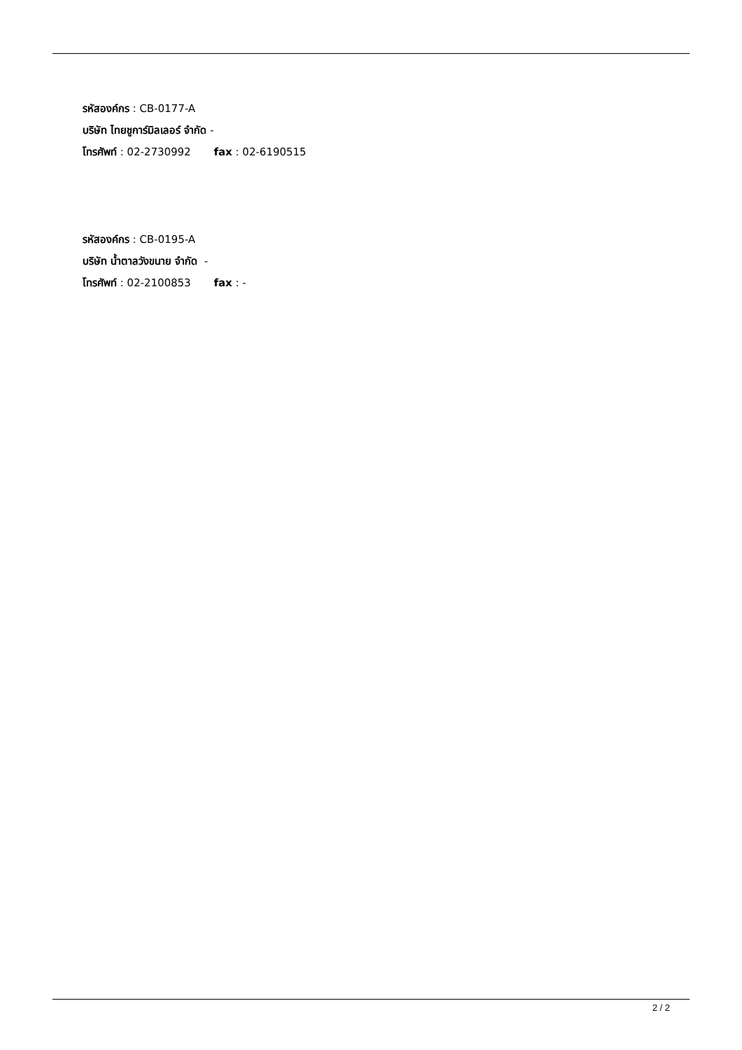รหัสองค์กร : CB-0177-A
บริษัท ไทยชูการ์มิลเลอร์ จำกัด -
โทรศัพท์ : 02-2730992 fax : 02-6190515
รหัสองค์กร : CB-0195-A
บริษัท น้ำตาลวังขนาย จำกัด -
โทรศัพท์ : 02-2100853 fax : -
2 / 2